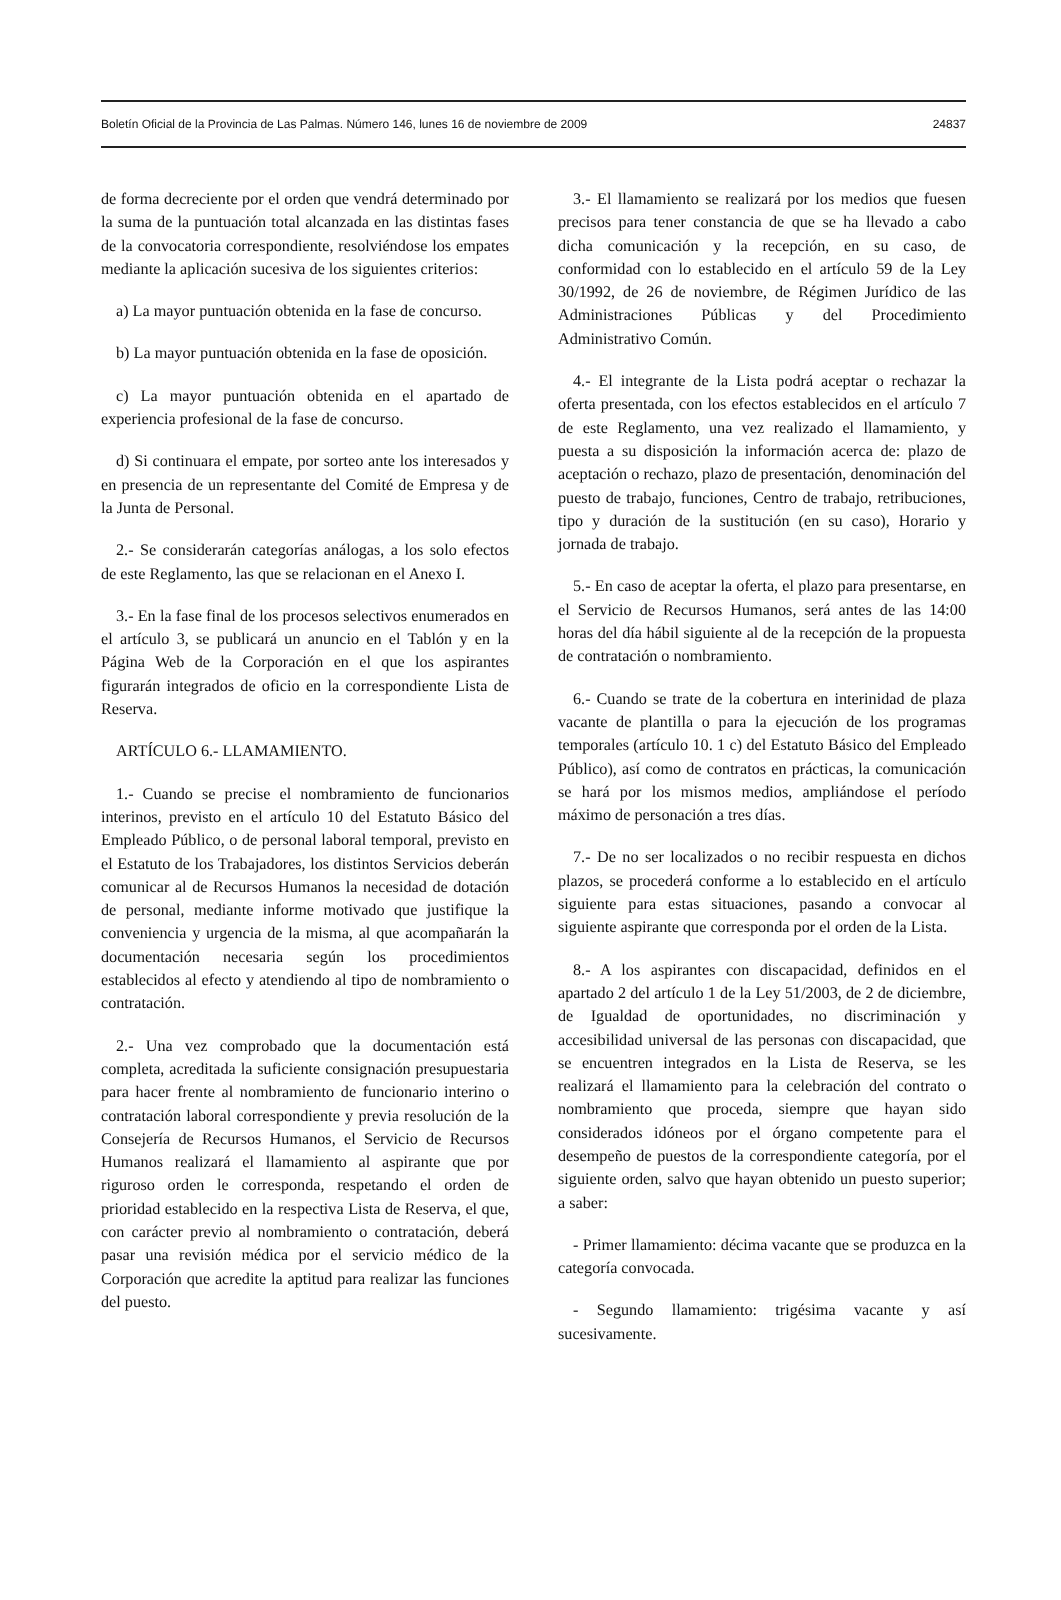Boletín Oficial de la Provincia de Las Palmas. Número 146, lunes 16 de noviembre de 2009 24837
de forma decreciente por el orden que vendrá determinado por la suma de la puntuación total alcanzada en las distintas fases de la convocatoria correspondiente, resolviéndose los empates mediante la aplicación sucesiva de los siguientes criterios:
a) La mayor puntuación obtenida en la fase de concurso.
b) La mayor puntuación obtenida en la fase de oposición.
c) La mayor puntuación obtenida en el apartado de experiencia profesional de la fase de concurso.
d) Si continuara el empate, por sorteo ante los interesados y en presencia de un representante del Comité de Empresa y de la Junta de Personal.
2.- Se considerarán categorías análogas, a los solo efectos de este Reglamento, las que se relacionan en el Anexo I.
3.- En la fase final de los procesos selectivos enumerados en el artículo 3, se publicará un anuncio en el Tablón y en la Página Web de la Corporación en el que los aspirantes figurarán integrados de oficio en la correspondiente Lista de Reserva.
ARTÍCULO 6.- LLAMAMIENTO.
1.- Cuando se precise el nombramiento de funcionarios interinos, previsto en el artículo 10 del Estatuto Básico del Empleado Público, o de personal laboral temporal, previsto en el Estatuto de los Trabajadores, los distintos Servicios deberán comunicar al de Recursos Humanos la necesidad de dotación de personal, mediante informe motivado que justifique la conveniencia y urgencia de la misma, al que acompañarán la documentación necesaria según los procedimientos establecidos al efecto y atendiendo al tipo de nombramiento o contratación.
2.- Una vez comprobado que la documentación está completa, acreditada la suficiente consignación presupuestaria para hacer frente al nombramiento de funcionario interino o contratación laboral correspondiente y previa resolución de la Consejería de Recursos Humanos, el Servicio de Recursos Humanos realizará el llamamiento al aspirante que por riguroso orden le corresponda, respetando el orden de prioridad establecido en la respectiva Lista de Reserva, el que, con carácter previo al nombramiento o contratación, deberá pasar una revisión médica por el servicio médico de la Corporación que acredite la aptitud para realizar las funciones del puesto.
3.- El llamamiento se realizará por los medios que fuesen precisos para tener constancia de que se ha llevado a cabo dicha comunicación y la recepción, en su caso, de conformidad con lo establecido en el artículo 59 de la Ley 30/1992, de 26 de noviembre, de Régimen Jurídico de las Administraciones Públicas y del Procedimiento Administrativo Común.
4.- El integrante de la Lista podrá aceptar o rechazar la oferta presentada, con los efectos establecidos en el artículo 7 de este Reglamento, una vez realizado el llamamiento, y puesta a su disposición la información acerca de: plazo de aceptación o rechazo, plazo de presentación, denominación del puesto de trabajo, funciones, Centro de trabajo, retribuciones, tipo y duración de la sustitución (en su caso), Horario y jornada de trabajo.
5.- En caso de aceptar la oferta, el plazo para presentarse, en el Servicio de Recursos Humanos, será antes de las 14:00 horas del día hábil siguiente al de la recepción de la propuesta de contratación o nombramiento.
6.- Cuando se trate de la cobertura en interinidad de plaza vacante de plantilla o para la ejecución de los programas temporales (artículo 10. 1 c) del Estatuto Básico del Empleado Público), así como de contratos en prácticas, la comunicación se hará por los mismos medios, ampliándose el período máximo de personación a tres días.
7.- De no ser localizados o no recibir respuesta en dichos plazos, se procederá conforme a lo establecido en el artículo siguiente para estas situaciones, pasando a convocar al siguiente aspirante que corresponda por el orden de la Lista.
8.- A los aspirantes con discapacidad, definidos en el apartado 2 del artículo 1 de la Ley 51/2003, de 2 de diciembre, de Igualdad de oportunidades, no discriminación y accesibilidad universal de las personas con discapacidad, que se encuentren integrados en la Lista de Reserva, se les realizará el llamamiento para la celebración del contrato o nombramiento que proceda, siempre que hayan sido considerados idóneos por el órgano competente para el desempeño de puestos de la correspondiente categoría, por el siguiente orden, salvo que hayan obtenido un puesto superior; a saber:
- Primer llamamiento: décima vacante que se produzca en la categoría convocada.
- Segundo llamamiento: trigésima vacante y así sucesivamente.